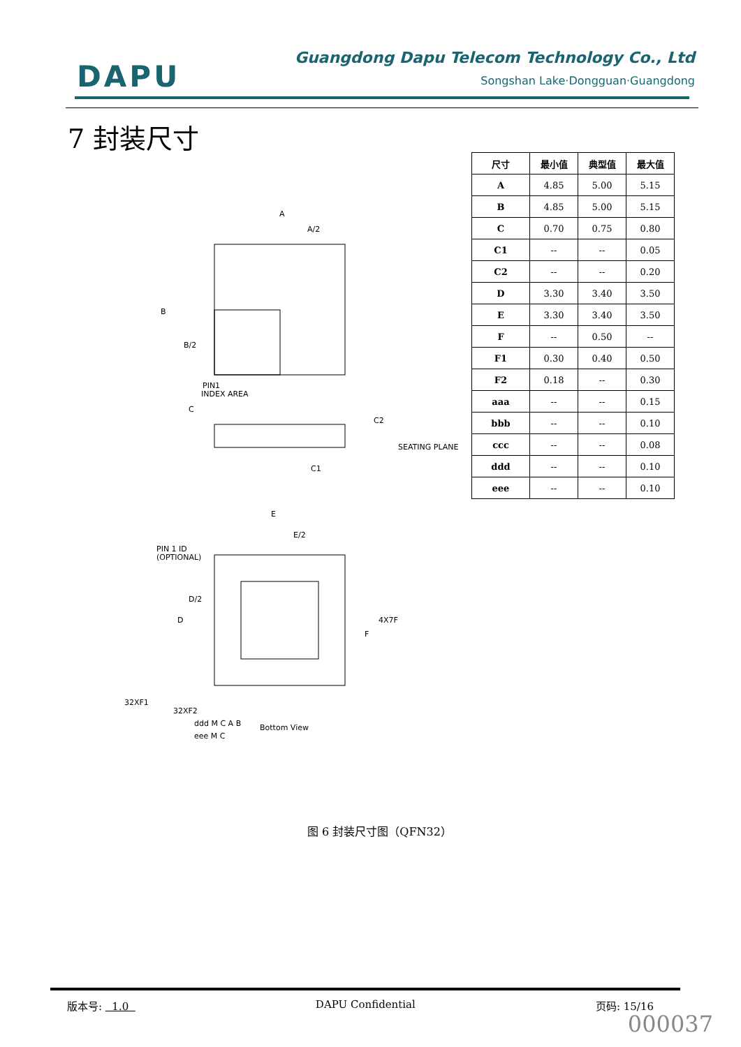DAPU
Guangdong Dapu Telecom Technology Co., Ltd
Songshan Lake·Dongguan·Guangdong
7 封装尺寸
| 尺寸 | 最小值 | 典型值 | 最大值 |
| --- | --- | --- | --- |
| A | 4.85 | 5.00 | 5.15 |
| B | 4.85 | 5.00 | 5.15 |
| C | 0.70 | 0.75 | 0.80 |
| C1 | -- | -- | 0.05 |
| C2 | -- | -- | 0.20 |
| D | 3.30 | 3.40 | 3.50 |
| E | 3.30 | 3.40 | 3.50 |
| F | -- | 0.50 | -- |
| F1 | 0.30 | 0.40 | 0.50 |
| F2 | 0.18 | -- | 0.30 |
| aaa | -- | -- | 0.15 |
| bbb | -- | -- | 0.10 |
| ccc | -- | -- | 0.08 |
| ddd | -- | -- | 0.10 |
| eee | -- | -- | 0.10 |
A
A/2
B
B/2
PIN1
INDEX AREA
C
C2
C1
SEATING PLANE
E
E/2
PIN 1 ID
(OPTIONAL)
D/2
D
4X7F
F
32XF1
32XF2
ddd M C A B
eee M C
Bottom View
图 6 封装尺寸图（QFN32）
版本号: 1.0 DAPU Confidential 页码: 15/16
000037